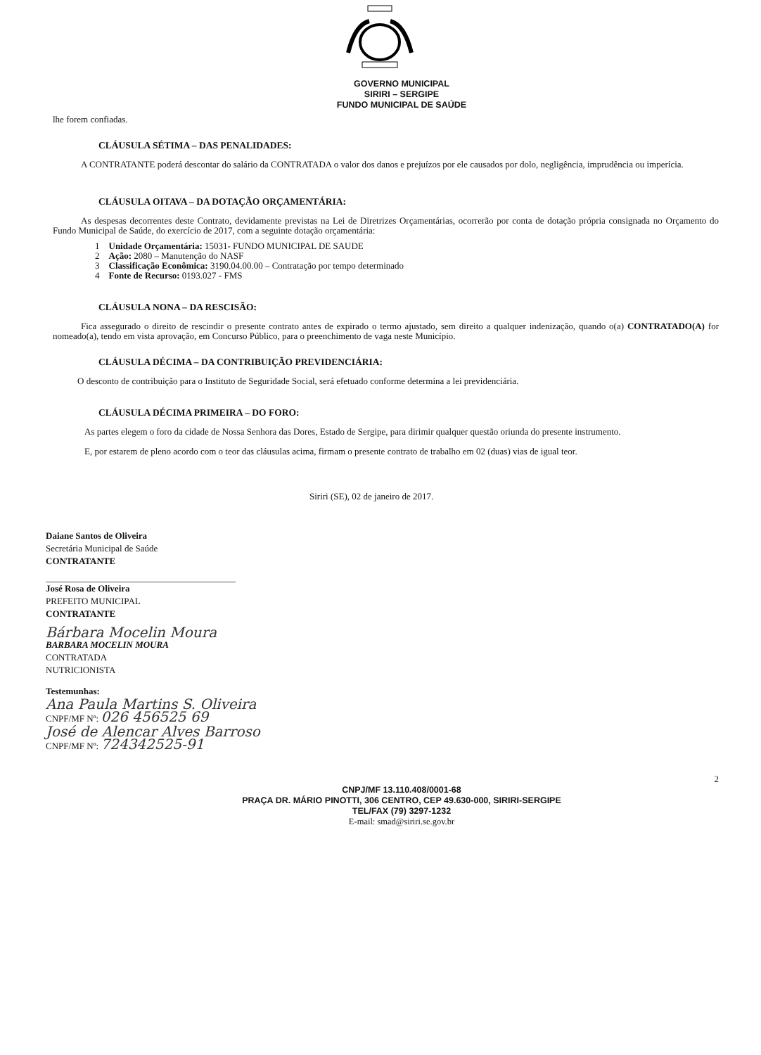GOVERNO MUNICIPAL
SIRIRI – SERGIPE
FUNDO MUNICIPAL DE SAÚDE
lhe forem confiadas.
CLÁUSULA SÉTIMA – DAS PENALIDADES:
A CONTRATANTE poderá descontar do salário da CONTRATADA o valor dos danos e prejuízos por ele causados por dolo, negligência, imprudência ou imperícia.
CLÁUSULA OITAVA – DA DOTAÇÃO ORÇAMENTÁRIA:
As despesas decorrentes deste Contrato, devidamente previstas na Lei de Diretrizes Orçamentárias, ocorrerão por conta de dotação própria consignada no Orçamento do Fundo Municipal de Saúde, do exercício de 2017, com a seguinte dotação orçamentária:
1 Unidade Orçamentária: 15031- FUNDO MUNICIPAL DE SAUDE
2 Ação: 2080 – Manutenção do NASF
3 Classificação Econômica: 3190.04.00.00 – Contratação por tempo determinado
4 Fonte de Recurso: 0193.027 - FMS
CLÁUSULA NONA – DA RESCISÃO:
Fica assegurado o direito de rescindir o presente contrato antes de expirado o termo ajustado, sem direito a qualquer indenização, quando o(a) CONTRATADO(A) for nomeado(a), tendo em vista aprovação, em Concurso Público, para o preenchimento de vaga neste Município.
CLÁUSULA DÉCIMA – DA CONTRIBUIÇÃO PREVIDENCIÁRIA:
O desconto de contribuição para o Instituto de Seguridade Social, será efetuado conforme determina a lei previdenciária.
CLÁUSULA DÉCIMA PRIMEIRA – DO FORO:
As partes elegem o foro da cidade de Nossa Senhora das Dores, Estado de Sergipe, para dirimir qualquer questão oriunda do presente instrumento.
E, por estarem de pleno acordo com o teor das cláusulas acima, firmam o presente contrato de trabalho em 02 (duas) vias de igual teor.
Siriri (SE), 02 de janeiro de 2017.
Daiane Santos de Oliveira
Secretária Municipal de Saúde
CONTRATANTE
José Rosa de Oliveira
PREFEITO MUNICIPAL
CONTRATANTE
Bárbara Mocelin Moura
BARBARA MOCELIN MOURA
CONTRATADA
NUTRICIONISTA
Testemunhas:
Ana Paula Martins S. Oliveira
CNPF/MF Nº: 026 456525 69
José de Alencar Alves Barroso
CNPF/MF Nº: 724342525-91
2
CNPJ/MF 13.110.408/0001-68
PRAÇA DR. MÁRIO PINOTTI, 306 CENTRO, CEP 49.630-000, SIRIRI-SERGIPE
TEL/FAX (79) 3297-1232
E-mail: smad@siriri.se.gov.br